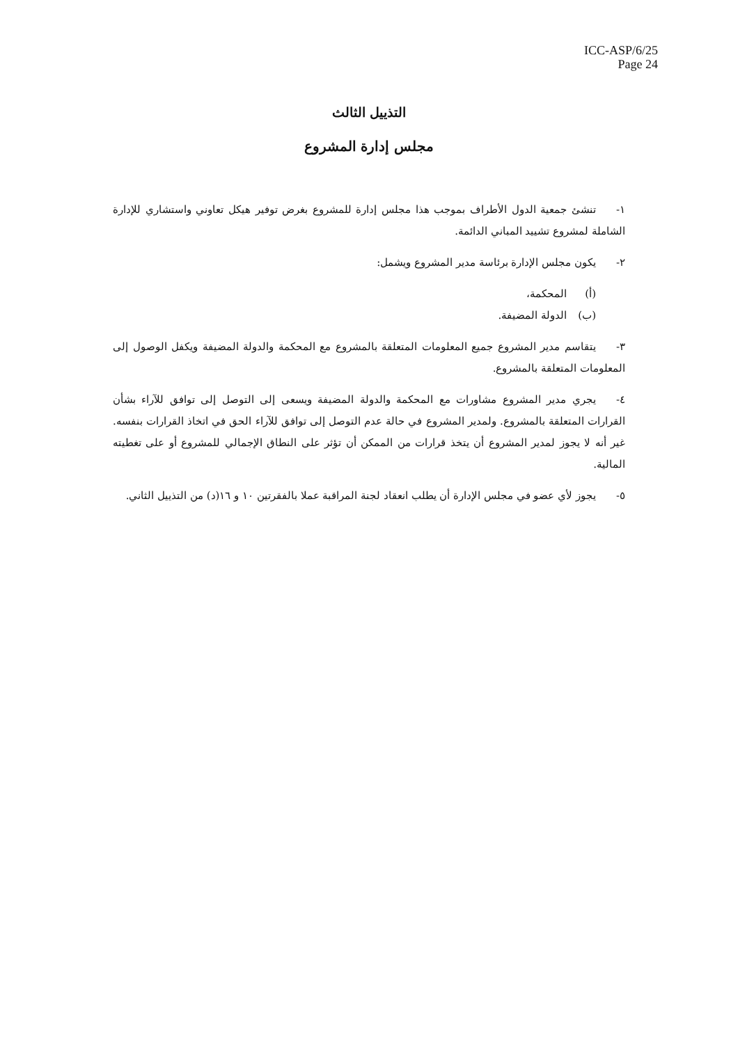ICC-ASP/6/25
Page 24
التذييل الثالث
مجلس إدارة المشروع
١- تنشئ جمعية الدول الأطراف بموجب هذا مجلس إدارة للمشروع بغرض توفير هيكل تعاوني واستشاري للإدارة الشاملة لمشروع تشييد المباني الدائمة.
٢- يكون مجلس الإدارة برئاسة مدير المشروع ويشمل:
(أ) المحكمة،
(ب) الدولة المضيفة.
٣- يتقاسم مدير المشروع جميع المعلومات المتعلقة بالمشروع مع المحكمة والدولة المضيفة ويكفل الوصول إلى المعلومات المتعلقة بالمشروع.
٤- يجري مدير المشروع مشاورات مع المحكمة والدولة المضيفة ويسعى إلى التوصل إلى توافق للآراء بشأن القرارات المتعلقة بالمشروع. ولمدير المشروع في حالة عدم التوصل إلى توافق للآراء الحق في اتخاذ القرارات بنفسه. غير أنه لا يجوز لمدير المشروع أن يتخذ قرارات من الممكن أن تؤثر على النطاق الإجمالي للمشروع أو على تغطيته المالية.
٥- يجوز لأي عضو في مجلس الإدارة أن يطلب انعقاد لجنة المراقبة عملا بالفقرتين ١٠ و ١٦(د) من التذييل الثاني.